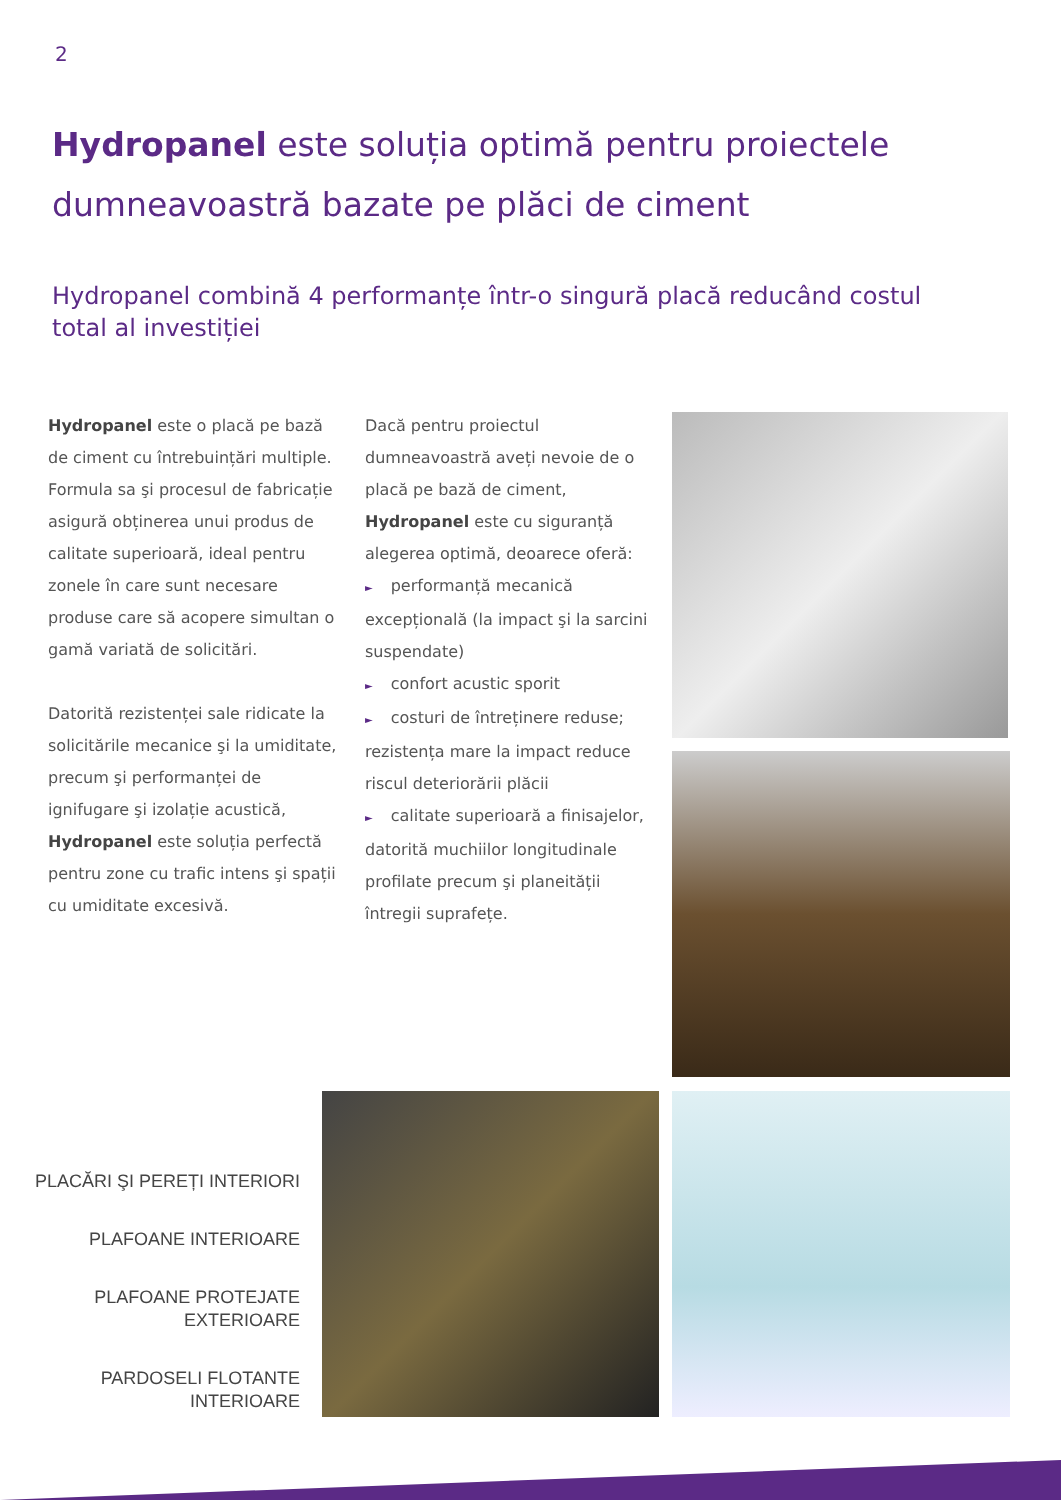2
Hydropanel este soluția optimă pentru proiectele dumneavoastră bazate pe plăci de ciment
Hydropanel combină 4 performanțe într-o singură placă reducând costul total al investiției
Hydropanel este o placă pe bază de ciment cu întrebuințări multiple. Formula sa şi procesul de fabricație asigură obținerea unui produs de calitate superioară, ideal pentru zonele în care sunt necesare produse care să acopere simultan o gamă variată de solicitări.
Datorită rezistenței sale ridicate la solicitările mecanice şi la umiditate, precum şi performanței de ignifugare şi izolație acustică, Hydropanel este soluția perfectă pentru zone cu trafic intens şi spații cu umiditate excesivă.
Dacă pentru proiectul dumneavoastră aveți nevoie de o placă pe bază de ciment, Hydropanel este cu siguranță alegerea optimă, deoarece oferă:
► performanță mecanică excepțională (la impact şi la sarcini suspendate)
► confort acustic sporit
► costuri de întreținere reduse; rezistența mare la impact reduce riscul deteriorării plăcii
► calitate superioară a finisajelor, datorită muchiilor longitudinale profilate precum şi planeității întregii suprafețe.
PLACĂRI ŞI PEREȚI INTERIORI
PLAFOANE INTERIOARE
PLAFOANE PROTEJATE
EXTERIOARE
PARDOSELI FLOTANTE
INTERIOARE